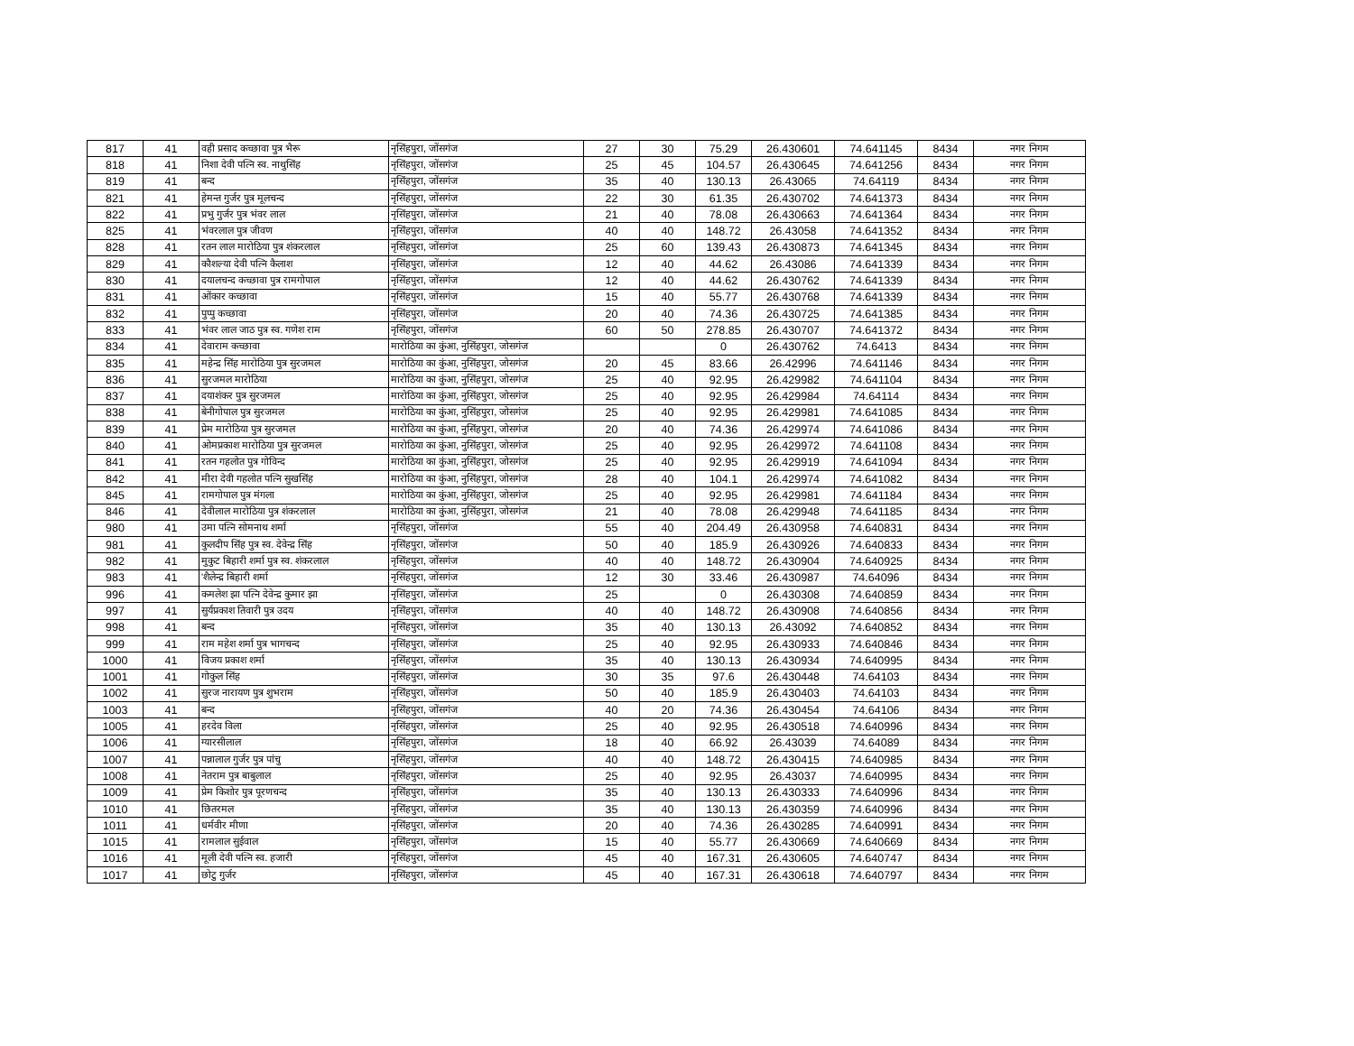| 817 | 41 | वही प्रसाद कच्छावा पुत्र भैरू | नृसिंहपुरा, जोंसगंज | 27 | 30 | 75.29 | 26.430601 | 74.641145 | 8434 | नगर निगम |
| 818 | 41 | निशा देवी पत्नि स्व. नाथुसिंह | नृसिंहपुरा, जोंसगंज | 25 | 45 | 104.57 | 26.430645 | 74.641256 | 8434 | नगर निगम |
| 819 | 41 | बन्द | नृसिंहपुरा, जोंसगंज | 35 | 40 | 130.13 | 26.43065 | 74.64119 | 8434 | नगर निगम |
| 821 | 41 | हेमन्त गुर्जर पुत्र मूलचन्द | नृसिंहपुरा, जोंसगंज | 22 | 30 | 61.35 | 26.430702 | 74.641373 | 8434 | नगर निगम |
| 822 | 41 | प्रभु गुर्जर पुत्र भंवर लाल | नृसिंहपुरा, जोंसगंज | 21 | 40 | 78.08 | 26.430663 | 74.641364 | 8434 | नगर निगम |
| 825 | 41 | भंवरलाल पुत्र जीवण | नृसिंहपुरा, जोंसगंज | 40 | 40 | 148.72 | 26.43058 | 74.641352 | 8434 | नगर निगम |
| 828 | 41 | रतन लाल मारोठिया पुत्र शंकरलाल | नृसिंहपुरा, जोंसगंज | 25 | 60 | 139.43 | 26.430873 | 74.641345 | 8434 | नगर निगम |
| 829 | 41 | कौशल्या देवी पत्नि कैलाश | नृसिंहपुरा, जोंसगंज | 12 | 40 | 44.62 | 26.43086 | 74.641339 | 8434 | नगर निगम |
| 830 | 41 | दयालचन्द कच्छावा पुत्र रामगोपाल | नृसिंहपुरा, जोंसगंज | 12 | 40 | 44.62 | 26.430762 | 74.641339 | 8434 | नगर निगम |
| 831 | 41 | ओंकार कच्छावा | नृसिंहपुरा, जोंसगंज | 15 | 40 | 55.77 | 26.430768 | 74.641339 | 8434 | नगर निगम |
| 832 | 41 | पुप्पु कच्छावा | नृसिंहपुरा, जोंसगंज | 20 | 40 | 74.36 | 26.430725 | 74.641385 | 8434 | नगर निगम |
| 833 | 41 | भंवर लाल जाठ पुत्र स्व. गणेश राम | नृसिंहपुरा, जोंसगंज | 60 | 50 | 278.85 | 26.430707 | 74.641372 | 8434 | नगर निगम |
| 834 | 41 | देवाराम कच्छावा | मारोठिया का कुंआ, नुसिंहपुरा, जोसगंज | | | 0 | 26.430762 | 74.6413 | 8434 | नगर निगम |
| 835 | 41 | महेन्द्र सिंह मारोठिया पुत्र सुरजमल | मारोठिया का कुंआ, नुसिंहपुरा, जोसगंज | 20 | 45 | 83.66 | 26.42996 | 74.641146 | 8434 | नगर निगम |
| 836 | 41 | सुरजमल मारोठिया | मारोठिया का कुंआ, नुसिंहपुरा, जोसगंज | 25 | 40 | 92.95 | 26.429982 | 74.641104 | 8434 | नगर निगम |
| 837 | 41 | दयाशंकर पुत्र सुरजमल | मारोठिया का कुंआ, नुसिंहपुरा, जोसगंज | 25 | 40 | 92.95 | 26.429984 | 74.64114 | 8434 | नगर निगम |
| 838 | 41 | बेनीगोपाल पुत्र सुरजमल | मारोठिया का कुंआ, नुसिंहपुरा, जोसगंज | 25 | 40 | 92.95 | 26.429981 | 74.641085 | 8434 | नगर निगम |
| 839 | 41 | प्रेम मारोठिया पुत्र सुरजमल | मारोठिया का कुंआ, नुसिंहपुरा, जोसगंज | 20 | 40 | 74.36 | 26.429974 | 74.641086 | 8434 | नगर निगम |
| 840 | 41 | ओमप्रकाश मारोठिया पुत्र सुरजमल | मारोठिया का कुंआ, नुसिंहपुरा, जोसगंज | 25 | 40 | 92.95 | 26.429972 | 74.641108 | 8434 | नगर निगम |
| 841 | 41 | रतन गहलोत पुत्र गोविन्द | मारोठिया का कुंआ, नुसिंहपुरा, जोसगंज | 25 | 40 | 92.95 | 26.429919 | 74.641094 | 8434 | नगर निगम |
| 842 | 41 | मीरा देवी गहलोत पत्नि सुखसिंह | मारोठिया का कुंआ, नुसिंहपुरा, जोसगंज | 28 | 40 | 104.1 | 26.429974 | 74.641082 | 8434 | नगर निगम |
| 845 | 41 | रामगोपाल पुत्र मंगला | मारोठिया का कुंआ, नुसिंहपुरा, जोसगंज | 25 | 40 | 92.95 | 26.429981 | 74.641184 | 8434 | नगर निगम |
| 846 | 41 | देवीलाल मारोठिया पुत्र शंकरलाल | मारोठिया का कुंआ, नुसिंहपुरा, जोसगंज | 21 | 40 | 78.08 | 26.429948 | 74.641185 | 8434 | नगर निगम |
| 980 | 41 | उमा पत्नि सोमनाथ शर्मा | नृसिंहपुरा, जोंसगंज | 55 | 40 | 204.49 | 26.430958 | 74.640831 | 8434 | नगर निगम |
| 981 | 41 | कुलदीप सिंह पुत्र स्व. देवेन्द्र सिंह | नृसिंहपुरा, जोंसगंज | 50 | 40 | 185.9 | 26.430926 | 74.640833 | 8434 | नगर निगम |
| 982 | 41 | मुकुट बिहारी शर्मा पुत्र स्व. शंकरलाल | नृसिंहपुरा, जोंसगंज | 40 | 40 | 148.72 | 26.430904 | 74.640925 | 8434 | नगर निगम |
| 983 | 41 | 'शैलेन्द्र बिहारी शर्मा | नृसिंहपुरा, जोंसगंज | 12 | 30 | 33.46 | 26.430987 | 74.64096 | 8434 | नगर निगम |
| 996 | 41 | कमलेश झा पत्नि देवेन्द्र कुमार झा | नृसिंहपुरा, जोंसगंज | 25 | | 0 | 26.430308 | 74.640859 | 8434 | नगर निगम |
| 997 | 41 | सुर्यप्रकाश तिवारी पुत्र उदय | नृसिंहपुरा, जोंसगंज | 40 | 40 | 148.72 | 26.430908 | 74.640856 | 8434 | नगर निगम |
| 998 | 41 | बन्द | नृसिंहपुरा, जोंसगंज | 35 | 40 | 130.13 | 26.43092 | 74.640852 | 8434 | नगर निगम |
| 999 | 41 | राम महेश शर्मा पुत्र भागचन्द | नृसिंहपुरा, जोंसगंज | 25 | 40 | 92.95 | 26.430933 | 74.640846 | 8434 | नगर निगम |
| 1000 | 41 | विजय प्रकाश शर्मा | नृसिंहपुरा, जोंसगंज | 35 | 40 | 130.13 | 26.430934 | 74.640995 | 8434 | नगर निगम |
| 1001 | 41 | गोकुल सिंह | नृसिंहपुरा, जोंसगंज | 30 | 35 | 97.6 | 26.430448 | 74.64103 | 8434 | नगर निगम |
| 1002 | 41 | सुरज नारायण पुत्र शुभराम | नृसिंहपुरा, जोंसगंज | 50 | 40 | 185.9 | 26.430403 | 74.64103 | 8434 | नगर निगम |
| 1003 | 41 | बन्द | नृसिंहपुरा, जोंसगंज | 40 | 20 | 74.36 | 26.430454 | 74.64106 | 8434 | नगर निगम |
| 1005 | 41 | हरदेव विला | नृसिंहपुरा, जोंसगंज | 25 | 40 | 92.95 | 26.430518 | 74.640996 | 8434 | नगर निगम |
| 1006 | 41 | ग्यारसीलाल | नृसिंहपुरा, जोंसगंज | 18 | 40 | 66.92 | 26.43039 | 74.64089 | 8434 | नगर निगम |
| 1007 | 41 | पन्नालाल गुर्जर पुत्र पांचु | नृसिंहपुरा, जोंसगंज | 40 | 40 | 148.72 | 26.430415 | 74.640985 | 8434 | नगर निगम |
| 1008 | 41 | नेतराम पुत्र बाबुलाल | नृसिंहपुरा, जोंसगंज | 25 | 40 | 92.95 | 26.43037 | 74.640995 | 8434 | नगर निगम |
| 1009 | 41 | प्रेम किशोर पुत्र पूरणचन्द | नृसिंहपुरा, जोंसगंज | 35 | 40 | 130.13 | 26.430333 | 74.640996 | 8434 | नगर निगम |
| 1010 | 41 | छितरमल | नृसिंहपुरा, जोंसगंज | 35 | 40 | 130.13 | 26.430359 | 74.640996 | 8434 | नगर निगम |
| 1011 | 41 | धर्मवीर मीणा | नृसिंहपुरा, जोंसगंज | 20 | 40 | 74.36 | 26.430285 | 74.640991 | 8434 | नगर निगम |
| 1015 | 41 | रामलाल सुईवाल | नृसिंहपुरा, जोंसगंज | 15 | 40 | 55.77 | 26.430669 | 74.640669 | 8434 | नगर निगम |
| 1016 | 41 | मूली देवी पत्नि स्व. हजारी | नृसिंहपुरा, जोंसगंज | 45 | 40 | 167.31 | 26.430605 | 74.640747 | 8434 | नगर निगम |
| 1017 | 41 | छोटु गुर्जर | नृसिंहपुरा, जोंसगंज | 45 | 40 | 167.31 | 26.430618 | 74.640797 | 8434 | नगर निगम |